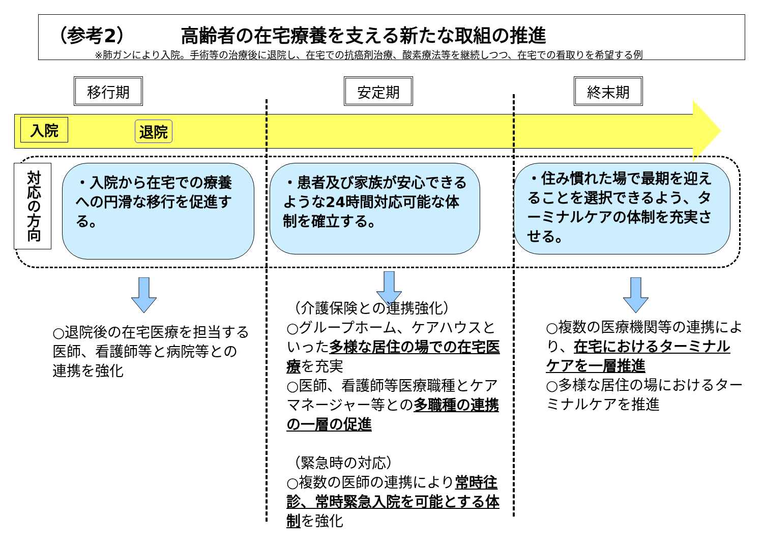（参考2）　　　高齢者の在宅療養を支える新たな取組の推進
※肺ガンにより入院。手術等の治療後に退院し、在宅での抗癌剤治療、酸素療法等を継続しつつ、在宅での看取りを希望する例
移行期 安定期 終末期
入院 退院
対応の方向
・入院から在宅での療養への円滑な移行を促進する。
・患者及び家族が安心できるような24時間対応可能な体制を確立する。
・住み慣れた場で最期を迎えることを選択できるよう、ターミナルケアの体制を充実させる。
○退院後の在宅医療を担当する医師、看護師等と病院等との連携を強化
（介護保険との連携強化）
○グループホーム、ケアハウスといった多様な居住の場での在宅医療を充実
○医師、看護師等医療職種とケアマネージャー等との多職種の連携の一層の促進
（緊急時の対応）
○複数の医師の連携により常時往診、常時緊急入院を可能とする体制を強化
○複数の医療機関等の連携により、在宅におけるターミナルケアを一層推進
○多様な居住の場におけるターミナルケアを推進